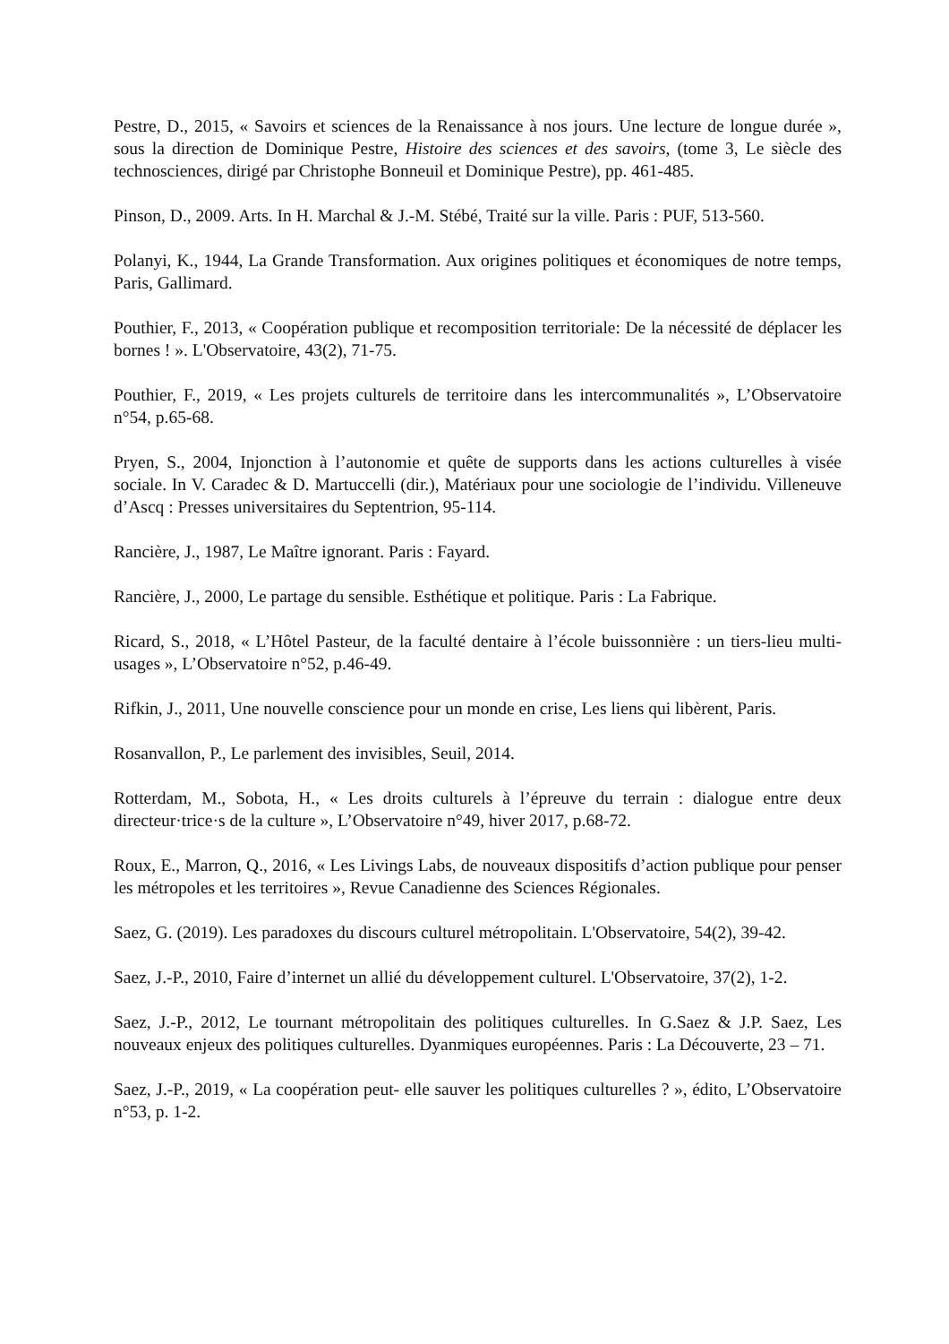Pestre, D., 2015, « Savoirs et sciences de la Renaissance à nos jours. Une lecture de longue durée », sous la direction de Dominique Pestre, Histoire des sciences et des savoirs, (tome 3, Le siècle des technosciences, dirigé par Christophe Bonneuil et Dominique Pestre), pp. 461-485.
Pinson, D., 2009. Arts. In H. Marchal & J.-M. Stébé, Traité sur la ville. Paris : PUF, 513-560.
Polanyi, K., 1944, La Grande Transformation. Aux origines politiques et économiques de notre temps, Paris, Gallimard.
Pouthier, F., 2013, « Coopération publique et recomposition territoriale: De la nécessité de déplacer les bornes ! ». L'Observatoire, 43(2), 71-75.
Pouthier, F., 2019, « Les projets culturels de territoire dans les intercommunalités », L’Observatoire n°54, p.65-68.
Pryen, S., 2004, Injonction à l’autonomie et quête de supports dans les actions culturelles à visée sociale. In V. Caradec & D. Martuccelli (dir.), Matériaux pour une sociologie de l’individu. Villeneuve d’Ascq : Presses universitaires du Septentrion, 95-114.
Rancière, J., 1987, Le Maître ignorant. Paris : Fayard.
Rancière, J., 2000, Le partage du sensible. Esthétique et politique. Paris : La Fabrique.
Ricard, S., 2018, « L’Hôtel Pasteur, de la faculté dentaire à l’école buissonnière : un tiers-lieu multi-usages », L’Observatoire n°52, p.46-49.
Rifkin, J., 2011, Une nouvelle conscience pour un monde en crise, Les liens qui libèrent, Paris.
Rosanvallon, P., Le parlement des invisibles, Seuil, 2014.
Rotterdam, M., Sobota, H., « Les droits culturels à l’épreuve du terrain : dialogue entre deux directeur·trice·s de la culture », L’Observatoire n°49, hiver 2017, p.68-72.
Roux, E., Marron, Q., 2016, « Les Livings Labs, de nouveaux dispositifs d’action publique pour penser les métropoles et les territoires », Revue Canadienne des Sciences Régionales.
Saez, G. (2019). Les paradoxes du discours culturel métropolitain. L'Observatoire, 54(2), 39-42.
Saez, J.-P., 2010, Faire d’internet un allié du développement culturel. L'Observatoire, 37(2), 1-2.
Saez, J.-P., 2012, Le tournant métropolitain des politiques culturelles. In G.Saez & J.P. Saez, Les nouveaux enjeux des politiques culturelles. Dyanmiques européennes. Paris : La Découverte, 23 – 71.
Saez, J.-P., 2019, « La coopération peut- elle sauver les politiques culturelles ? », édito, L’Observatoire n°53, p. 1-2.